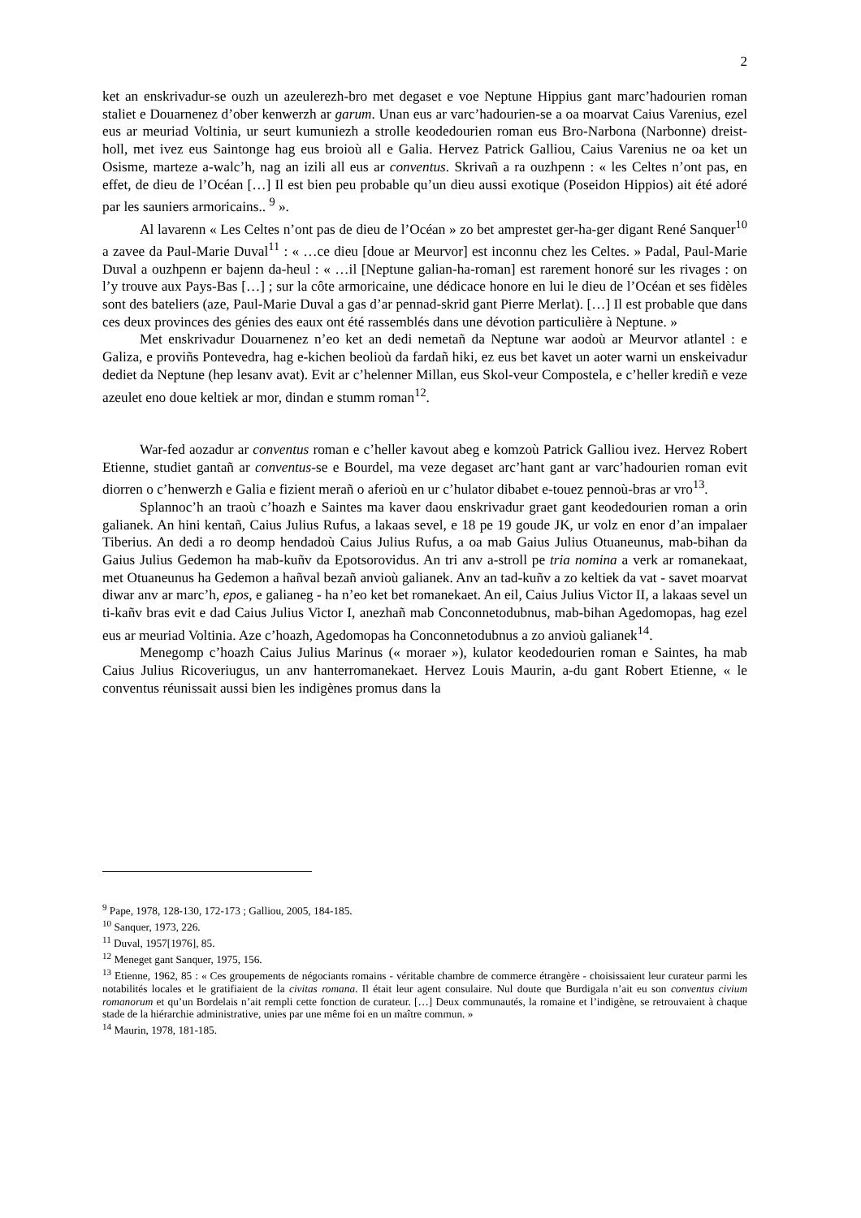2
ket an enskrivadur-se ouzh un azeulerezh-bro met degaset e voe Neptune Hippius gant marc’hadourien roman staliet e Douarnenez d’ober kenwerzh ar garum. Unan eus ar varc’hadourien-se a oa moarvat Caius Varenius, ezel eus ar meuriad Voltinia, ur seurt kumuniezh a strolle keodedourien roman eus Bro-Narbona (Narbonne) dreist-holl, met ivez eus Saintonge hag eus broioù all e Galia. Hervez Patrick Galliou, Caius Varenius ne oa ket un Osisme, marteze a-walc’h, nag an izili all eus ar conventus. Skrivañ a ra ouzhpenn : « les Celtes n’ont pas, en effet, de dieu de l’Océan […] Il est bien peu probable qu’un dieu aussi exotique (Poseidon Hippios) ait été adoré par les sauniers armoricains.. <sup>9</sup> ».
Al lavarenn « Les Celtes n’ont pas de dieu de l’Océan » zo bet amprestet ger-ha-ger digant René Sanquer<sup>10</sup> a zavee da Paul-Marie Duval<sup>11</sup> : « …ce dieu [doue ar Meurvor] est inconnu chez les Celtes. » Padal, Paul-Marie Duval a ouzhpenn er bajenn da-heul : « …il [Neptune galian-ha-roman] est rarement honoré sur les rivages : on l’y trouve aux Pays-Bas […] ; sur la côte armoricaine, une dédicace honore en lui le dieu de l’Océan et ses fidèles sont des bateliers (aze, Paul-Marie Duval a gas d’ar pennad-skrid gant Pierre Merlat). […] Il est probable que dans ces deux provinces des génies des eaux ont été rassemblés dans une dévotion particulière à Neptune. »
Met enskrivadur Douarnenez n’eo ket an dedi nemetañ da Neptune war aodoù ar Meurvor atlantel : e Galiza, e proviñs Pontevedra, hag e-kichen beolioù da fardañ hiki, ez eus bet kavet un aoter warni un enskeivadur dediet da Neptune (hep lesanv avat). Evit ar c’helenner Millan, eus Skol-veur Compostela, e c’heller krediñ e veze azeulet eno doue keltiek ar mor, dindan e stumm roman<sup>12</sup>.
War-fed aozadur ar conventus roman e c’heller kavout abeg e komzoù Patrick Galliou ivez. Hervez Robert Etienne, studiet gantañ ar conventus-se e Bourdel, ma veze degaset arc’hant gant ar varc’hadourien roman evit diorren o c’henwerzh e Galia e fizient merañ o aferioù en ur c’hulator dibabet e-touez pennoù-bras ar vro<sup>13</sup>.
Splannoc’h an traoù c’hoazh e Saintes ma kaver daou enskrivadur graet gant keodedourien roman a orin galianek. An hini kentañ, Caius Julius Rufus, a lakaas sevel, e 18 pe 19 goude JK, ur volz en enor d’an impalaer Tiberius. An dedi a ro deomp hendadoù Caius Julius Rufus, a oa mab Gaius Julius Otuaneunus, mab-bihan da Gaius Julius Gedemon ha mab-kuñv da Epotsorovidus. An tri anv a-stroll pe tria nomina a verk ar romanekaat, met Otuaneunus ha Gedemon a hañval bezañ anvioù galianek. Anv an tad-kuñv a zo keltiek da vat - savet moarvat diwar anv ar marc’h, epos, e galianeg - ha n’eo ket bet romanekaet. An eil, Caius Julius Victor II, a lakaas sevel un ti-kañv bras evit e dad Caius Julius Victor I, anezhañ mab Conconnetodubnus, mab-bihan Agedomopas, hag ezel eus ar meuriad Voltinia. Aze c’hoazh, Agedomopas ha Conconnetodubnus a zo anvioù galianek<sup>14</sup>.
Menegomp c’hoazh Caius Julius Marinus (« moraer »), kulator keodedourien roman e Saintes, ha mab Caius Julius Ricoveriugus, un anv hanterromanekaet. Hervez Louis Maurin, a-du gant Robert Etienne, « le conventus réunissait aussi bien les indigènes promus dans la
<sup>9</sup> Pape, 1978, 128-130, 172-173 ; Galliou, 2005, 184-185.
<sup>10</sup> Sanquer, 1973, 226.
<sup>11</sup> Duval, 1957[1976], 85.
<sup>12</sup> Meneget gant Sanquer, 1975, 156.
<sup>13</sup> Etienne, 1962, 85 : « Ces groupements de négociants romains - véritable chambre de commerce étrangère - choisissaient leur curateur parmi les notabilités locales et le gratifiaient de la civitas romana. Il était leur agent consulaire. Nul doute que Burdigala n’ait eu son conventus civium romanorum et qu’un Bordelais n’ait rempli cette fonction de curateur. […] Deux communautés, la romaine et l’indigène, se retrouvaient à chaque stade de la hiérarchie administrative, unies par une même foi en un maître commun. »
<sup>14</sup> Maurin, 1978, 181-185.